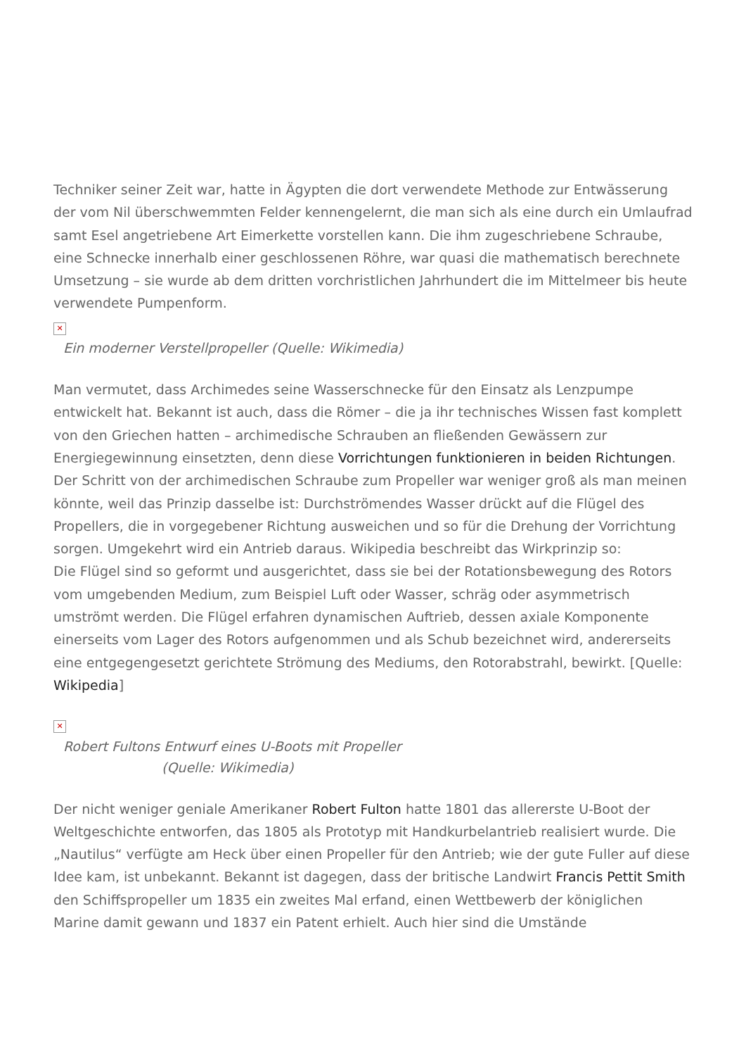Techniker seiner Zeit war, hatte in Ägypten die dort verwendete Methode zur Entwässerung der vom Nil überschwemmten Felder kennengelernt, die man sich als eine durch ein Umlaufrad samt Esel angetriebene Art Eimerkette vorstellen kann. Die ihm zugeschriebene Schraube, eine Schnecke innerhalb einer geschlossenen Röhre, war quasi die mathematisch berechnete Umsetzung – sie wurde ab dem dritten vorchristlichen Jahrhundert die im Mittelmeer bis heute verwendete Pumpenform.
✕
Ein moderner Verstellpropeller (Quelle: Wikimedia)
Man vermutet, dass Archimedes seine Wasserschnecke für den Einsatz als Lenzpumpe entwickelt hat. Bekannt ist auch, dass die Römer – die ja ihr technisches Wissen fast komplett von den Griechen hatten – archimedische Schrauben an fließenden Gewässern zur Energiegewinnung einsetzten, denn diese Vorrichtungen funktionieren in beiden Richtungen. Der Schritt von der archimedischen Schraube zum Propeller war weniger groß als man meinen könnte, weil das Prinzip dasselbe ist: Durchströmendes Wasser drückt auf die Flügel des Propellers, die in vorgegebener Richtung ausweichen und so für die Drehung der Vorrichtung sorgen. Umgekehrt wird ein Antrieb daraus. Wikipedia beschreibt das Wirkprinzip so:
Die Flügel sind so geformt und ausgerichtet, dass sie bei der Rotationsbewegung des Rotors vom umgebenden Medium, zum Beispiel Luft oder Wasser, schräg oder asymmetrisch umströmt werden. Die Flügel erfahren dynamischen Auftrieb, dessen axiale Komponente einerseits vom Lager des Rotors aufgenommen und als Schub bezeichnet wird, andererseits eine entgegengesetzt gerichtete Strömung des Mediums, den Rotorabstrahl, bewirkt. [Quelle: Wikipedia]
✕
Robert Fultons Entwurf eines U-Boots mit Propeller
(Quelle: Wikimedia)
Der nicht weniger geniale Amerikaner Robert Fulton hatte 1801 das allererste U-Boot der Weltgeschichte entworfen, das 1805 als Prototyp mit Handkurbelantrieb realisiert wurde. Die „Nautilus“ verfügte am Heck über einen Propeller für den Antrieb; wie der gute Fuller auf diese Idee kam, ist unbekannt. Bekannt ist dagegen, dass der britische Landwirt Francis Pettit Smith den Schiffspropeller um 1835 ein zweites Mal erfand, einen Wettbewerb der königlichen Marine damit gewann und 1837 ein Patent erhielt. Auch hier sind die Umstände